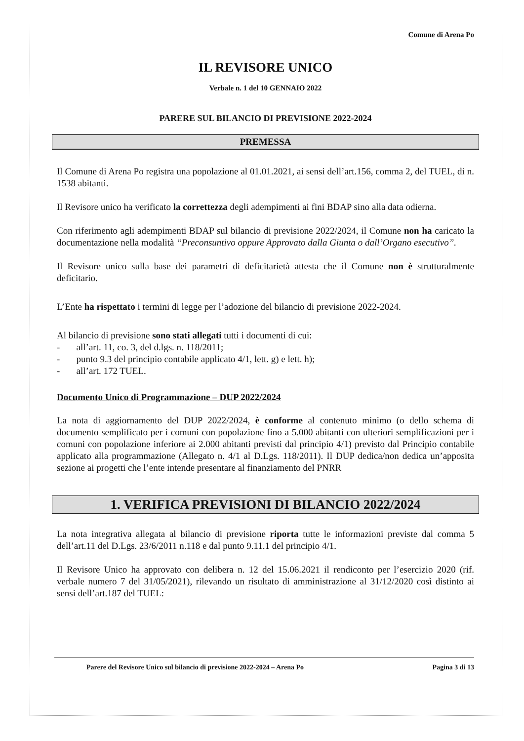Comune di Arena Po
IL REVISORE UNICO
Verbale n. 1 del 10 GENNAIO 2022
PARERE SUL BILANCIO DI PREVISIONE 2022-2024
PREMESSA
Il Comune di Arena Po registra una popolazione al 01.01.2021, ai sensi dell’art.156, comma 2, del TUEL, di n. 1538 abitanti.
Il Revisore unico ha verificato la correttezza degli adempimenti ai fini BDAP sino alla data odierna.
Con riferimento agli adempimenti BDAP sul bilancio di previsione 2022/2024, il Comune non ha caricato la documentazione nella modalità “Preconsuntivo oppure Approvato dalla Giunta o dall’Organo esecutivo”.
Il Revisore unico sulla base dei parametri di deficitarietà attesta che il Comune non è strutturalmente deficitario.
L’Ente ha rispettato i termini di legge per l’adozione del bilancio di previsione 2022-2024.
Al bilancio di previsione sono stati allegati tutti i documenti di cui:
- all’art. 11, co. 3, del d.lgs. n. 118/2011;
- punto 9.3 del principio contabile applicato 4/1, lett. g) e lett. h);
- all’art. 172 TUEL.
Documento Unico di Programmazione – DUP 2022/2024
La nota di aggiornamento del DUP 2022/2024, è conforme al contenuto minimo (o dello schema di documento semplificato per i comuni con popolazione fino a 5.000 abitanti con ulteriori semplificazioni per i comuni con popolazione inferiore ai 2.000 abitanti previsti dal principio 4/1) previsto dal Principio contabile applicato alla programmazione (Allegato n. 4/1 al D.Lgs. 118/2011). Il DUP dedica/non dedica un’apposita sezione ai progetti che l’ente intende presentare al finanziamento del PNRR
1. VERIFICA PREVISIONI DI BILANCIO 2022/2024
La nota integrativa allegata al bilancio di previsione riporta tutte le informazioni previste dal comma 5 dell’art.11 del D.Lgs. 23/6/2011 n.118 e dal punto 9.11.1 del principio 4/1.
Il Revisore Unico ha approvato con delibera n. 12 del 15.06.2021 il rendiconto per l’esercizio 2020 (rif. verbale numero 7 del 31/05/2021), rilevando un risultato di amministrazione al 31/12/2020 così distinto ai sensi dell’art.187 del TUEL:
Parere del Revisore Unico sul bilancio di previsione 2022-2024 – Arena Po Pagina 3 di 13